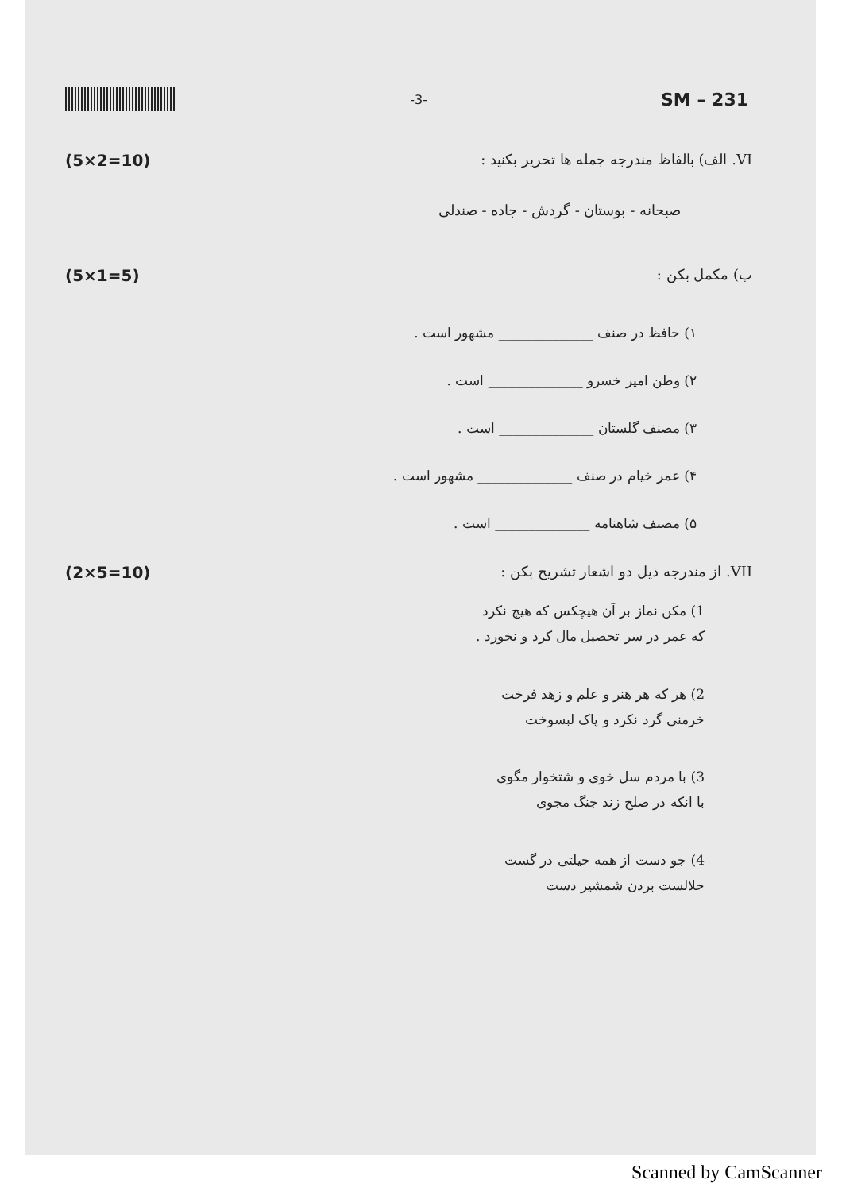-3-
SM – 231
(5×2=10) VI. الف) بالفاظ مندرجه جمله ها تحریر بکنید :
صبحانه - بوستان - گردش - جاده - صندلی
(5×1=5) ب) مکمل بکن :
۱) حافظ در صنف ______________ مشهور است .
۲) وطن امیر خسرو ______________ است .
۳) مصنف گلستان ______________ است .
۴) عمر خیام در صنف ______________ مشهور است .
۵) مصنف شاهنامه ______________ است .
(2×5=10) VII. از مندرجه ذیل دو اشعار تشریح بکن :
1) مکن نماز بر آن هیچکس که هیچ نکرد
که عمر در سر تحصیل مال کرد و نخورد .
2) هر که هر هنر و علم و زهد فرخت
خرمنی گرد نکرد و پاک لبسوخت
3) با مردم سل خوی و شتخوار مگوی
با انکه در صلح زند جنگ مجوی
4) جو دست از همه حیلتی در گست
حلالست بردن شمشیر دست
Scanned by CamScanner